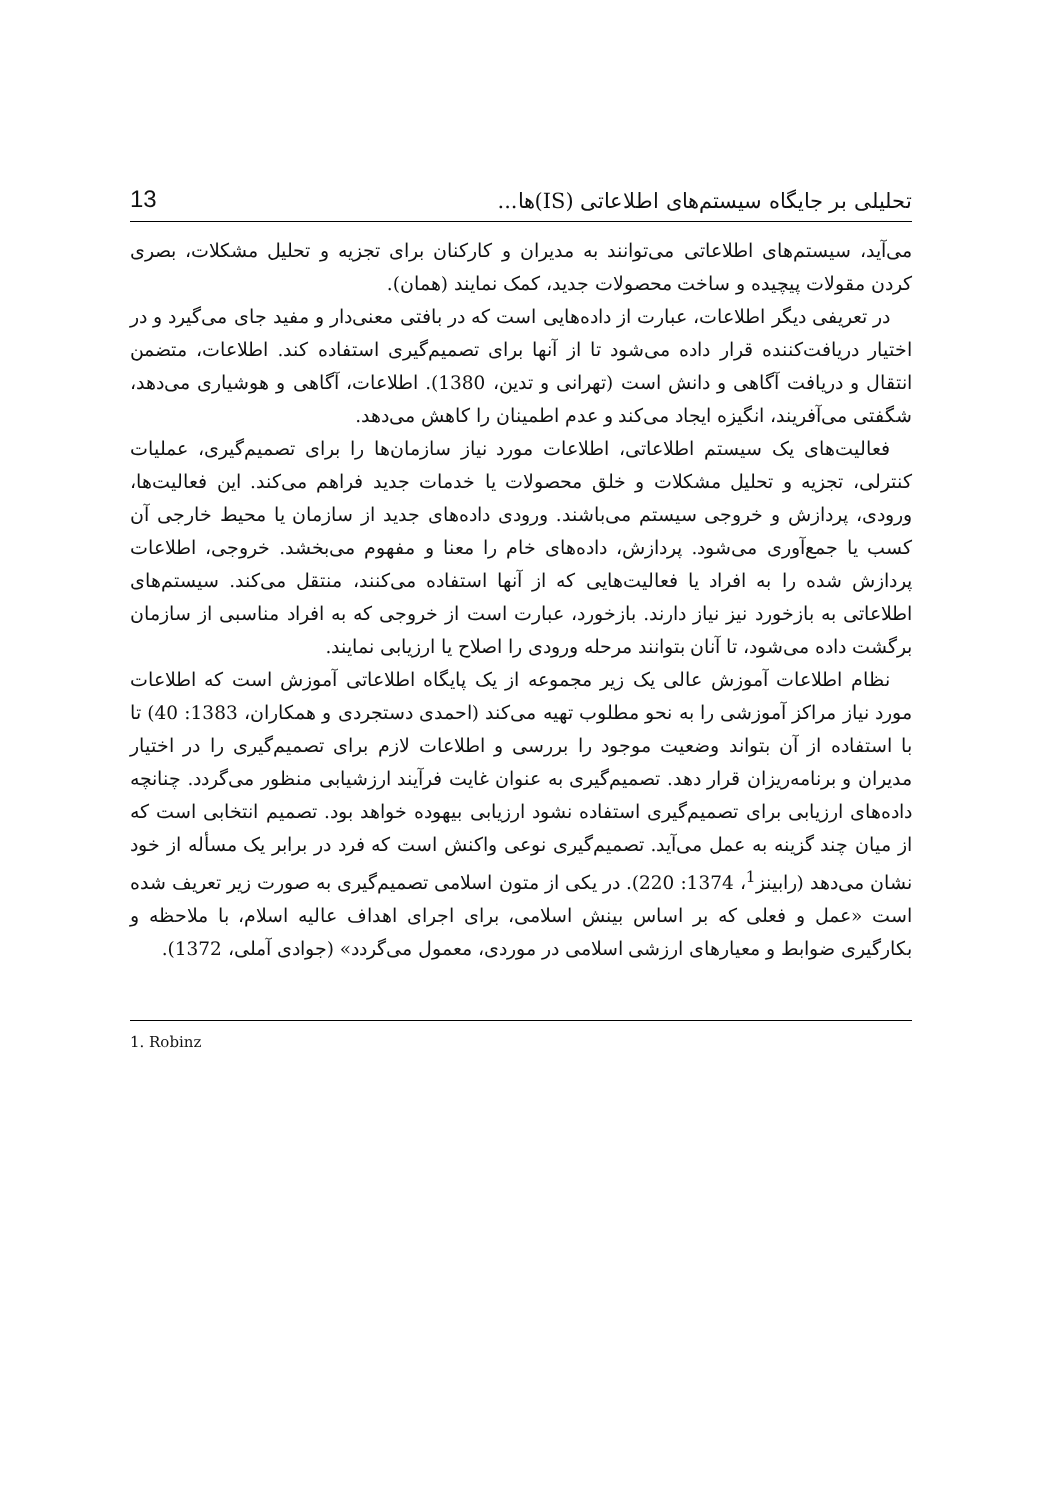تحلیلی بر جایگاه سیستم‌های اطلاعاتی (IS)ها... 13
می‌آید، سیستم‌های اطلاعاتی می‌توانند به مدیران و کارکنان برای تجزیه و تحلیل مشکلات، بصری کردن مقولات پیچیده و ساخت محصولات جدید، کمک نمایند (همان).
در تعریفی دیگر اطلاعات، عبارت از داده‌هایی است که در بافتی معنی‌دار و مفید جای می‌گیرد و در اختیار دریافت‌کننده قرار داده می‌شود تا از آنها برای تصمیم‌گیری استفاده کند. اطلاعات، متضمن انتقال و دریافت آگاهی و دانش است (تهرانی و تدین، 1380). اطلاعات، آگاهی و هوشیاری می‌دهد، شگفتی می‌آفریند، انگیزه ایجاد می‌کند و عدم اطمینان را کاهش می‌دهد.
فعالیت‌های یک سیستم اطلاعاتی، اطلاعات مورد نیاز سازمان‌ها را برای تصمیم‌گیری، عملیات کنترلی، تجزیه و تحلیل مشکلات و خلق محصولات یا خدمات جدید فراهم می‌کند. این فعالیت‌ها، ورودی، پردازش و خروجی سیستم می‌باشند. ورودی داده‌های جدید از سازمان یا محیط خارجی آن کسب یا جمع‌آوری می‌شود. پردازش، داده‌های خام را معنا و مفهوم می‌بخشد. خروجی، اطلاعات پردازش شده را به افراد یا فعالیت‌هایی که از آنها استفاده می‌کنند، منتقل می‌کند. سیستم‌های اطلاعاتی به بازخورد نیز نیاز دارند. بازخورد، عبارت است از خروجی که به افراد مناسبی از سازمان برگشت داده می‌شود، تا آنان بتوانند مرحله ورودی را اصلاح یا ارزیابی نمایند.
نظام اطلاعات آموزش عالی یک زیر مجموعه از یک پایگاه اطلاعاتی آموزش است که اطلاعات مورد نیاز مراکز آموزشی را به نحو مطلوب تهیه می‌کند (احمدی دستجردی و همکاران، 1383: 40) تا با استفاده از آن بتواند وضعیت موجود را بررسی و اطلاعات لازم برای تصمیم‌گیری را در اختیار مدیران و برنامه‌ریزان قرار دهد. تصمیم‌گیری به عنوان غایت فرآیند ارزشیابی منظور می‌گردد. چنانچه داده‌های ارزیابی برای تصمیم‌گیری استفاده نشود ارزیابی بیهوده خواهد بود. تصمیم انتخابی است که از میان چند گزینه به عمل می‌آید. تصمیم‌گیری نوعی واکنش است که فرد در برابر یک مسأله از خود نشان می‌دهد (رابینز<sup>1</sup>، 1374: 220). در یکی از متون اسلامی تصمیم‌گیری به صورت زیر تعریف شده است «عمل و فعلی که بر اساس بینش اسلامی، برای اجرای اهداف عالیه اسلام، با ملاحظه و بکارگیری ضوابط و معیارهای ارزشی اسلامی در موردی، معمول می‌گردد» (جوادی آملی، 1372).
1. Robinz